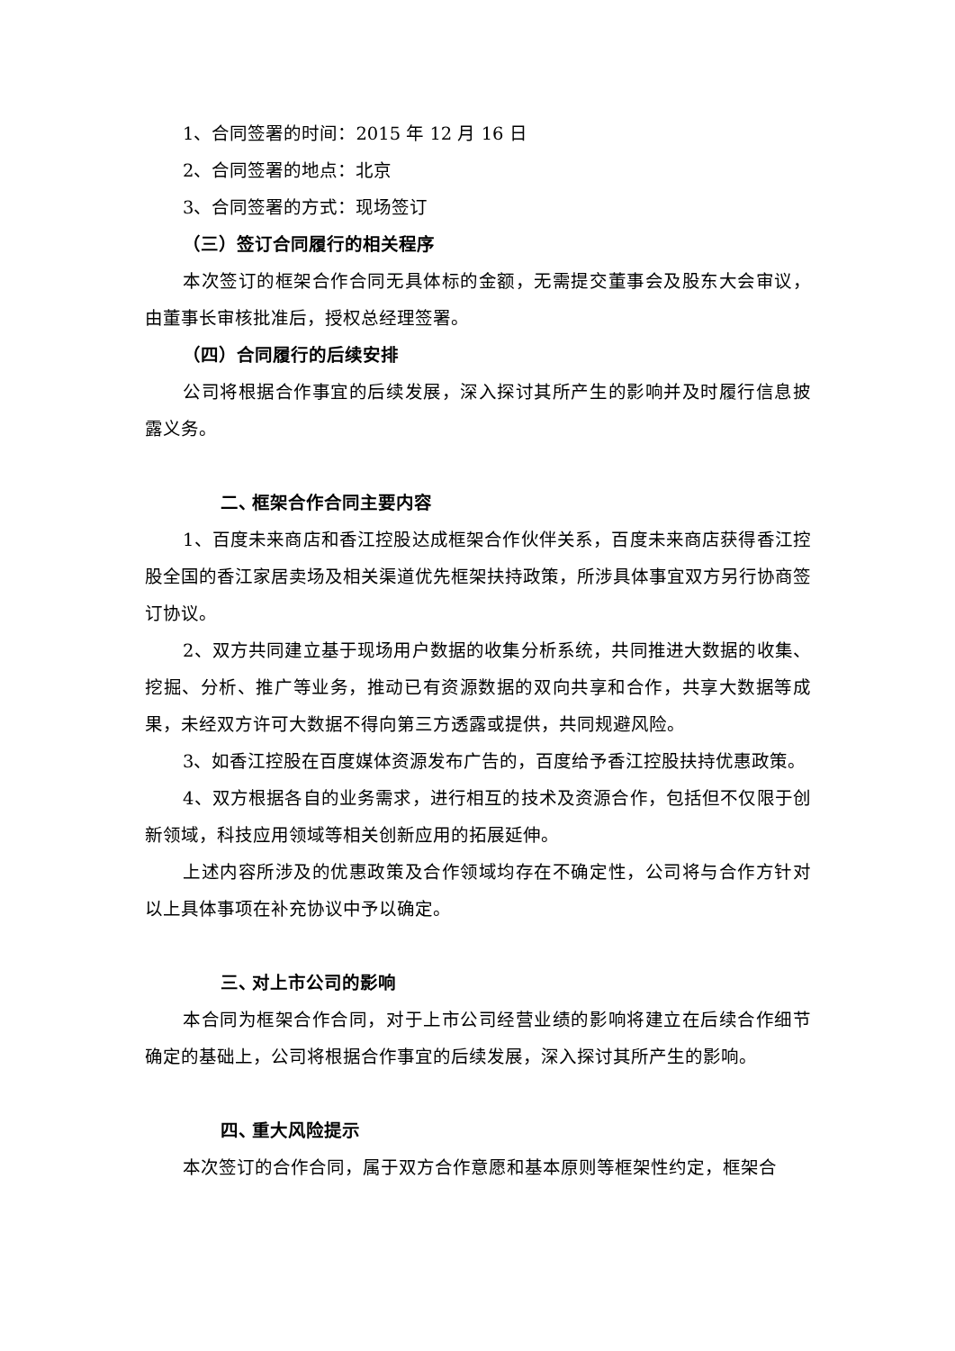1、合同签署的时间：2015 年 12 月 16 日
2、合同签署的地点：北京
3、合同签署的方式：现场签订
（三）签订合同履行的相关程序
本次签订的框架合作合同无具体标的金额，无需提交董事会及股东大会审议，由董事长审核批准后，授权总经理签署。
（四）合同履行的后续安排
公司将根据合作事宜的后续发展，深入探讨其所产生的影响并及时履行信息披露义务。
二、 框架合作合同主要内容
1、百度未来商店和香江控股达成框架合作伙伴关系，百度未来商店获得香江控股全国的香江家居卖场及相关渠道优先框架扶持政策，所涉具体事宜双方另行协商签订协议。
2、双方共同建立基于现场用户数据的收集分析系统，共同推进大数据的收集、挖掘、分析、推广等业务，推动已有资源数据的双向共享和合作，共享大数据等成果，未经双方许可大数据不得向第三方透露或提供，共同规避风险。
3、如香江控股在百度媒体资源发布广告的，百度给予香江控股扶持优惠政策。
4、双方根据各自的业务需求，进行相互的技术及资源合作，包括但不仅限于创新领域，科技应用领域等相关创新应用的拓展延伸。
上述内容所涉及的优惠政策及合作领域均存在不确定性，公司将与合作方针对以上具体事项在补充协议中予以确定。
三、 对上市公司的影响
本合同为框架合作合同，对于上市公司经营业绩的影响将建立在后续合作细节确定的基础上，公司将根据合作事宜的后续发展，深入探讨其所产生的影响。
四、 重大风险提示
本次签订的合作合同，属于双方合作意愿和基本原则等框架性约定，框架合